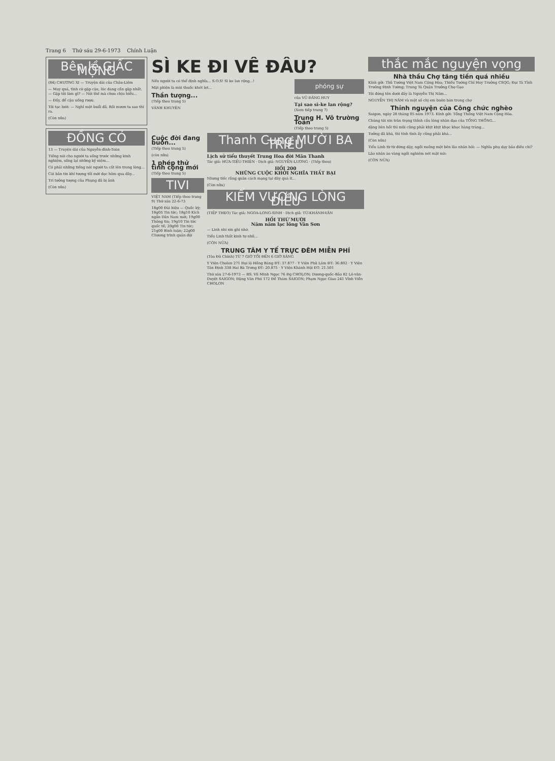Trang 6 Thứ sáu 29-6-1973 Chính Luận
Bên lề GIẤC MỘNG
(84) CHƯƠNG XI — Truyện dài của Châu-Liêm
— May quá, tình cờ gặp cậu, lúc đang cần gặp nhất. — Gặp tôi làm gì? — Nói thế mà chưa chịu hiểu...
— Đấy, để cậu uống rượu.
Tôi tạc lười: — Nghỉ một buổi đã. Rồi mươn ta sao thì ra.
(Còn nữa)
ĐỒNG CỎ
13 — Truyện dài của Nguyễn-đình-Toàn
Tiếng nói cho người ta sống trước những kinh nghiệm, sống lại những kỷ niệm...
Có phải những tiếng nói người ta cất lên trong lòng...
Cái bản tin khí tượng tối mới đọc hôm qua đây...
Trí tưởng tượng của Phụng đã bị ảnh
(Còn nữa)
SÌ KE ĐI VỀ ĐÂU?
Nếu người ta có thể định nghĩa... S.O.S! Sì ke lan rộng...!
Mặt phiện là mùi thuốc khét lẹt...
Thần tượng...
(Tiếp theo trang 5)
VÀNH KHUYÊN
phóng sự
của VŨ ĐĂNG HUY
Tại sao sì-ke lan rộng?
(Xem tiếp trang 7)
Trung H. Võ trường Toản
(Tiếp theo trang 5)
Cuộc đời đang buồn...
(Tiếp theo trang 5)
(còn nữa)
1 phép thử tình cộng mới
(Tiếp theo trang 5)
TIVI
VIỆT NAM (Tiếp theo trang 9) Thứ sáu 22-6-73
18g00 Đài hiệu — Quốc kỳ; 18g05 Tin tức; 18g10 Kích ngắn Dân Nam mới; 19g00 Thông tin; 19g10 Tin tức quốc tế; 20g00 Tin tức; 21g00 Bình luận; 22g00 Chương trình quân đội
Thanh Cung MƯỜI BA TRIỀU
Lịch sử tiểu thuyết Trung Hoa đời Mãn Thanh
Tác giả: HỨA-TIẾU-THIÊN · Dịch giả: NGUYỄN-LƯƠNG · (Tiếp theo)
HỒI 200
NHỮNG CUỘC KHỞI NGHĨA THẤT BẠI
Nhưng tiếc rằng quân cách mạng tại đây quá ít...
(Còn nữa)
KIẾM VƯƠNG LÒNG ĐIỀU
(TIẾP THEO) Tác giả: NGOA-LONG-SINH · Dịch giả: TỪ-KHÁNH-VÂN
HỒI THỨ MƯỜI
Năm năm lạc lõng Vân Sơn
— Linh nhi xin ghi nhớ.
Tiểu Linh thất kinh tự nhủ...
(CÒN NỮA)
TRUNG TÂM Y TẾ TRỰC ĐÊM MIỄN PHÍ
(Tòa Đô Chính) TỪ 7 GIỜ TỐI ĐẾN 6 GIỜ SÁNG
Y Viện Cholon 271 Đại lộ Hồng Bàng ĐT: 37.877 · Y Viện Phủ Lâm ĐT: 36.802 · Y Viện Tân Định 338 Hai Bà Trưng ĐT: 20.875 · Y Viện Khánh Hội ĐT: 21.501
Thứ sáu 27-6-1973 — BS. Vũ Minh Ngọc 76 Đg CHOLON; Dương-quốc-Bảo 82 Lê-văn-Duyệt SAIGON; Đặng Văn Phú 172 Đề Thám SAIGON; Phạm Ngọc Giao 241 Vĩnh Viễn CHOLON
thắc mắc nguyện vọng
Nhà thầu Chợ tăng tiền quá nhiều
Kính gởi: Thủ Tướng Việt Nam Cộng Hòa; Thiếu Tướng Chỉ Huy Trưởng CSQG; Đại Tá Tỉnh Trưởng Định Tường; Trung Tá Quận Trưởng Chợ Gạo
Tôi đứng tên dưới đây là Nguyễn Thị Năm...
NGUYỄN THỊ NĂM và một số chị em buôn bán trong chợ
Thỉnh nguyện của Công chức nghèo
Saigon, ngày 28 tháng 05 năm 1973. Kính gởi: Tổng Thống Việt Nam Cộng Hòa.
Chúng tôi xin trân trọng thỉnh cầu lòng nhân đạo của TỔNG THỐNG...
dặng liên hồi thì mũi cũng phải khịt khịt khọc khọc hàng tràng...
Tưởng đã khá, thì tính tình ấy cũng phải khá...
(Còn nữa)
Tiểu Linh từ từ đứng dậy, ngồi xuống một bên lão nhân hỏi: — Nghĩa phụ dạy bảo điều chi?
Lão nhân áo vàng ngồi nghiêm nét mặt nói:
(CÒN NỮA)